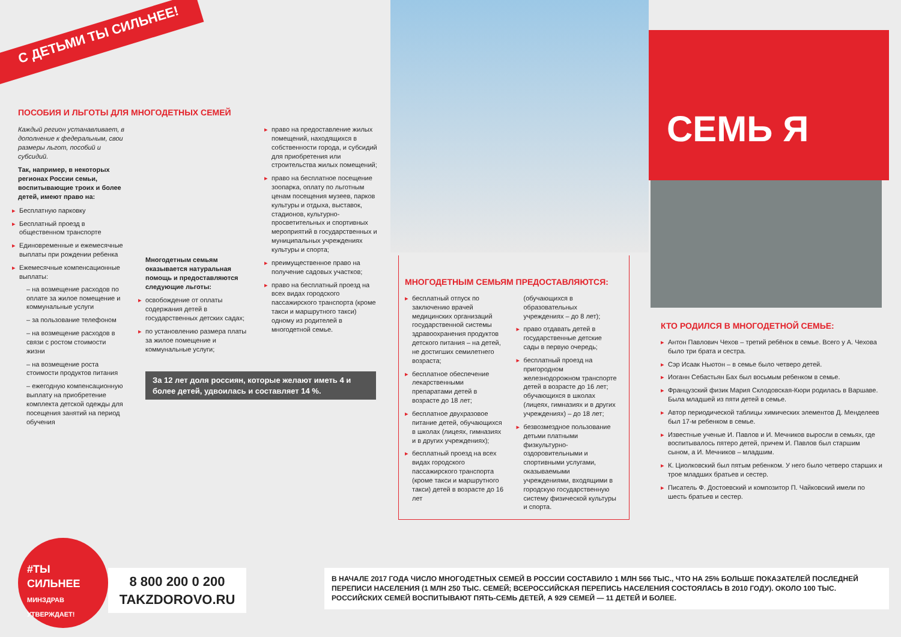С ДЕТЬМИ ТЫ СИЛЬНЕЕ! СЕМЬ Я
ПОСОБИЯ И ЛЬГОТЫ ДЛЯ МНОГОДЕТНЫХ СЕМЕЙ
Каждый регион устанавливает, в дополнение к федеральным, свои размеры льгот, пособий и субсидий.
Так, например, в некоторых регионах России семьи, воспитывающие троих и более детей, имеют право на:
▸ Бесплатную парковку
▸ Бесплатный проезд в общественном транспорте
▸ Единовременные и ежемесячные выплаты при рождении ребенка
▸ Ежемесячные компенсационные выплаты:
– на возмещение расходов по оплате за жилое помещение и коммунальные услуги
– за пользование телефоном
– на возмещение расходов в связи с ростом стоимости жизни
– на возмещение роста стоимости продуктов питания
– ежегодную компенсационную выплату на приобретение комплекта детской одежды для посещения занятий на период обучения
Многодетным семьям оказывается натуральная помощь и предоставляются следующие льготы:
▸ освобождение от оплаты содержания детей в государственных детских садах;
▸ по установлению размера платы за жилое помещение и коммунальные услуги;
▸ право на предоставление жилых помещений, находящихся в собственности города, и субсидий для приобретения или строительства жилых помещений;
▸ право на бесплатное посещение зоопарка, оплату по льготным ценам посещения музеев, парков культуры и отдыха, выставок, стадионов, культурно-просветительных и спортивных мероприятий в государственных и муниципальных учреждениях культуры и спорта;
▸ преимущественное право на получение садовых участков;
▸ право на бесплатный проезд на всех видах городского пассажирского транспорта (кроме такси и маршрутного такси) одному из родителей в многодетной семье.
За 12 лет доля россиян, которые желают иметь 4 и более детей, удвоилась и составляет 14 %.
МНОГОДЕТНЫМ СЕМЬЯМ ПРЕДОСТАВЛЯЮТСЯ:
▸ бесплатный отпуск по заключению врачей медицинских организаций государственной системы здравоохранения продуктов детского питания – на детей, не достигших семилетнего возраста;
▸ бесплатное обеспечение лекарственными препаратами детей в возрасте до 18 лет;
▸ бесплатное двухразовое питание детей, обучающихся в школах (лицеях, гимназиях и в других учреждениях);
▸ бесплатный проезд на всех видах городского пассажирского транспорта (кроме такси и маршрутного такси) детей в возрасте до 16 лет
(обучающихся в образовательных учреждениях – до 8 лет);
▸ право отдавать детей в государственные детские сады в первую очередь;
▸ бесплатный проезд на пригородном железнодорожном транспорте детей в возрасте до 16 лет; обучающихся в школах (лицеях, гимназиях и в других учреждениях) – до 18 лет;
▸ безвозмездное пользование детьми платными физкультурно-оздоровительными и спортивными услугами, оказываемыми учреждениями, входящими в городскую государственную систему физической культуры и спорта.
КТО РОДИЛСЯ В МНОГОДЕТНОЙ СЕМЬЕ:
▸ Антон Павлович Чехов – третий ребёнок в семье. Всего у А. Чехова было три брата и сестра.
▸ Сэр Исаак Ньютон – в семье было четверо детей.
▸ Иоганн Себастьян Бах был восьмым ребенком в семье.
▸ Французский физик Мария Склодовская-Кюри родилась в Варшаве. Была младшей из пяти детей в семье.
▸ Автор периодической таблицы химических элементов Д. Менделеев был 17-м ребенком в семье.
▸ Известные ученые И. Павлов и И. Мечников выросли в семьях, где воспитывалось пятеро детей, причем И. Павлов был старшим сыном, а И. Мечников – младшим.
▸ К. Циолковский был пятым ребенком. У него было четверо старших и трое младших братьев и сестер.
▸ Писатель Ф. Достоевский и композитор П. Чайковский имели по шесть братьев и сестер.
#ТЫ СИЛЬНЕЕ
МИНЗДРАВ УТВЕРЖДАЕТ!
8 800 200 0 200
TAKZDOROVO.RU
В НАЧАЛЕ 2017 ГОДА ЧИСЛО МНОГОДЕТНЫХ СЕМЕЙ В РОССИИ СОСТАВИЛО 1 МЛН 566 ТЫС., ЧТО НА 25% БОЛЬШЕ ПОКАЗАТЕЛЕЙ ПОСЛЕДНЕЙ ПЕРЕПИСИ НАСЕЛЕНИЯ (1 МЛН 250 ТЫС. СЕМЕЙ; ВСЕРОССИЙСКАЯ ПЕРЕПИСЬ НАСЕЛЕНИЯ СОСТОЯЛАСЬ В 2010 ГОДУ). ОКОЛО 100 ТЫС. РОССИЙСКИХ СЕМЕЙ ВОСПИТЫВАЮТ ПЯТЬ-СЕМЬ ДЕТЕЙ, А 929 СЕМЕЙ — 11 ДЕТЕЙ И БОЛЕЕ.